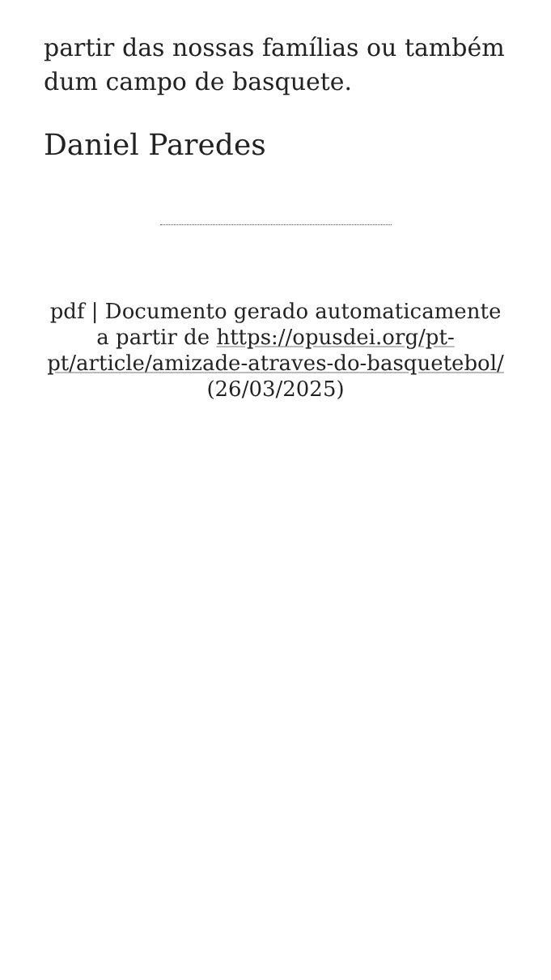partir das nossas famílias ou também dum campo de basquete.
Daniel Paredes
pdf | Documento gerado automaticamente a partir de https://opusdei.org/pt-pt/article/amizade-atraves-do-basquetebol/ (26/03/2025)